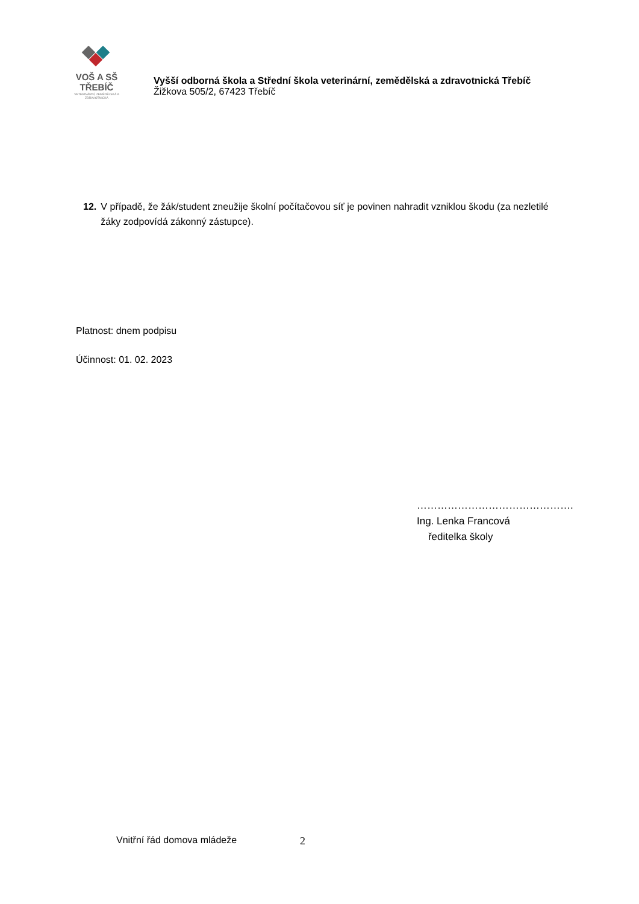VOŠ A SŠ TŘEBÍČ
VETERINÁRNÍ, ZEMĚDĚLSKÁ A ZDRAVOTNICKÁ
Vyšší odborná škola a Střední škola veterinární, zemědělská a zdravotnická Třebíč
Žižkova 505/2, 67423 Třebíč
12. V případě, že žák/student zneužije školní počítačovou síť je povinen nahradit vzniklou škodu (za nezletilé žáky zodpovídá zákonný zástupce).
Platnost: dnem podpisu
Účinnost: 01. 02. 2023
……………………………………….
Ing. Lenka Francová
ředitelka školy
Vnitřní řád domova mládeže 2